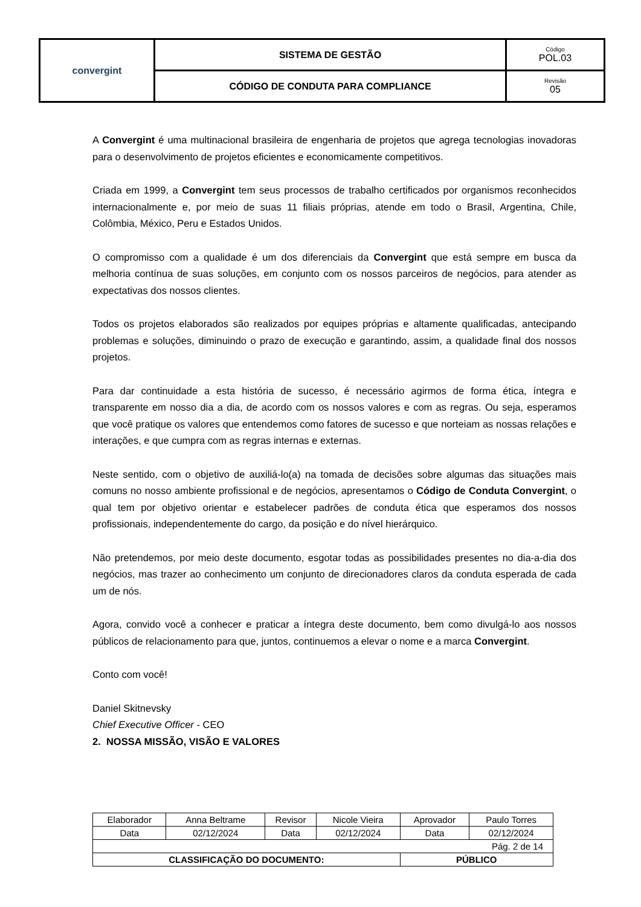| convergint | SISTEMA DE GESTÃO | Código POL.03 |
| | CÓDIGO DE CONDUTA PARA COMPLIANCE | Revisão 05 |
A Convergint é uma multinacional brasileira de engenharia de projetos que agrega tecnologias inovadoras para o desenvolvimento de projetos eficientes e economicamente competitivos.
Criada em 1999, a Convergint tem seus processos de trabalho certificados por organismos reconhecidos internacionalmente e, por meio de suas 11 filiais próprias, atende em todo o Brasil, Argentina, Chile, Colômbia, México, Peru e Estados Unidos.
O compromisso com a qualidade é um dos diferenciais da Convergint que está sempre em busca da melhoria contínua de suas soluções, em conjunto com os nossos parceiros de negócios, para atender as expectativas dos nossos clientes.
Todos os projetos elaborados são realizados por equipes próprias e altamente qualificadas, antecipando problemas e soluções, diminuindo o prazo de execução e garantindo, assim, a qualidade final dos nossos projetos.
Para dar continuidade a esta história de sucesso, é necessário agirmos de forma ética, íntegra e transparente em nosso dia a dia, de acordo com os nossos valores e com as regras. Ou seja, esperamos que você pratique os valores que entendemos como fatores de sucesso e que norteiam as nossas relações e interações, e que cumpra com as regras internas e externas.
Neste sentido, com o objetivo de auxiliá-lo(a) na tomada de decisões sobre algumas das situações mais comuns no nosso ambiente profissional e de negócios, apresentamos o Código de Conduta Convergint, o qual tem por objetivo orientar e estabelecer padrões de conduta ética que esperamos dos nossos profissionais, independentemente do cargo, da posição e do nível hierárquico.
Não pretendemos, por meio deste documento, esgotar todas as possibilidades presentes no dia-a-dia dos negócios, mas trazer ao conhecimento um conjunto de direcionadores claros da conduta esperada de cada um de nós.
Agora, convido você a conhecer e praticar a íntegra deste documento, bem como divulgá-lo aos nossos públicos de relacionamento para que, juntos, continuemos a elevar o nome e a marca Convergint.
Conto com você!
Daniel Skitnevsky
Chief Executive Officer - CEO
2. NOSSA MISSÃO, VISÃO E VALORES
| Elaborador | Anna Beltrame | Revisor | Nicole Vieira | Aprovador | Paulo Torres |
| Data | 02/12/2024 | Data | 02/12/2024 | Data | 02/12/2024 |
| Pág. 2 de 14 | | | | | |
| CLASSIFICAÇÃO DO DOCUMENTO: | | | | PÚBLICO | |